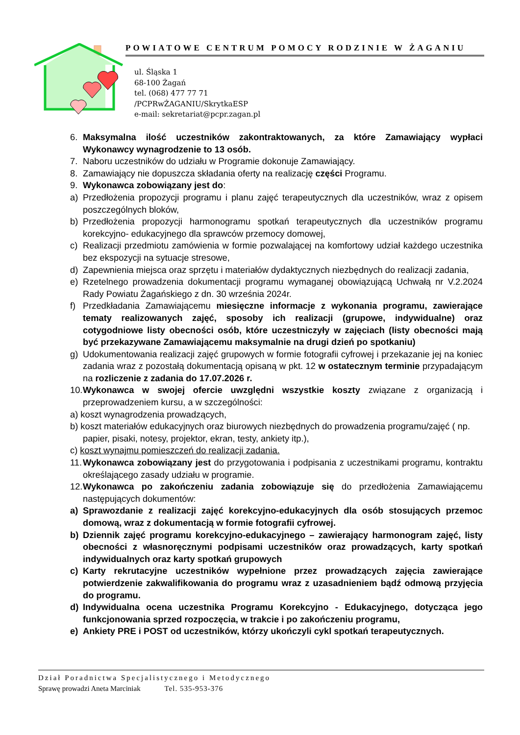POWIATOWE CENTRUM POMOCY RODZINIE W ŻAGANIU
ul. Śląska 1
68-100 Żagań
tel. (068) 477 77 71
/PCPRwŻAGANIU/SkrytkaESP
e-mail: sekretariat@pcpr.zagan.pl
6. Maksymalna ilość uczestników zakontraktowanych, za które Zamawiający wypłaci Wykonawcy wynagrodzenie to 13 osób.
7. Naboru uczestników do udziału w Programie dokonuje Zamawiający.
8. Zamawiający nie dopuszcza składania oferty na realizację części Programu.
9. Wykonawca zobowiązany jest do:
a) Przedłożenia propozycji programu i planu zajęć terapeutycznych dla uczestników, wraz z opisem poszczególnych bloków,
b) Przedłożenia propozycji harmonogramu spotkań terapeutycznych dla uczestników programu korekcyjno- edukacyjnego dla sprawców przemocy domowej,
c) Realizacji przedmiotu zamówienia w formie pozwalającej na komfortowy udział każdego uczestnika bez ekspozycji na sytuacje stresowe,
d) Zapewnienia miejsca oraz sprzętu i materiałów dydaktycznych niezbędnych do realizacji zadania,
e) Rzetelnego prowadzenia dokumentacji programu wymaganej obowiązującą Uchwałą nr V.2.2024 Rady Powiatu Żagańskiego z dn. 30 września 2024r.
f) Przedkładania Zamawiającemu miesięczne informacje z wykonania programu, zawierające tematy realizowanych zajęć, sposoby ich realizacji (grupowe, indywidualne) oraz cotygodniowe listy obecności osób, które uczestniczyły w zajęciach (listy obecności mają być przekazywane Zamawiającemu maksymalnie na drugi dzień po spotkaniu)
g) Udokumentowania realizacji zajęć grupowych w formie fotografii cyfrowej i przekazanie jej na koniec zadania wraz z pozostałą dokumentacją opisaną w pkt. 12 w ostatecznym terminie przypadającym na rozliczenie z zadania do 17.07.2026 r.
10. Wykonawca w swojej ofercie uwzględni wszystkie koszty związane z organizacją i przeprowadzeniem kursu, a w szczególności:
a) koszt wynagrodzenia prowadzących,
b) koszt materiałów edukacyjnych oraz biurowych niezbędnych do prowadzenia programu/zajęć ( np.
papier, pisaki, notesy, projektor, ekran, testy, ankiety itp.),
c) koszt wynajmu pomieszczeń do realizacji zadania.
11. Wykonawca zobowiązany jest do przygotowania i podpisania z uczestnikami programu, kontraktu określającego zasady udziału w programie.
12. Wykonawca po zakończeniu zadania zobowiązuje się do przedłożenia Zamawiającemu następujących dokumentów:
a) Sprawozdanie z realizacji zajęć korekcyjno-edukacyjnych dla osób stosujących przemoc domową, wraz z dokumentacją w formie fotografii cyfrowej.
b) Dziennik zajęć programu korekcyjno-edukacyjnego – zawierający harmonogram zajęć, listy obecności z własnoręcznymi podpisami uczestników oraz prowadzących, karty spotkań indywidualnych oraz karty spotkań grupowych
c) Karty rekrutacyjne uczestników wypełnione przez prowadzących zajęcia zawierające potwierdzenie zakwalifikowania do programu wraz z uzasadnieniem bądź odmową przyjęcia do programu.
d) Indywidualna ocena uczestnika Programu Korekcyjno - Edukacyjnego, dotycząca jego funkcjonowania sprzed rozpoczęcia, w trakcie i po zakończeniu programu,
e) Ankiety PRE i POST od uczestników, którzy ukończyli cykl spotkań terapeutycznych.
Dział Poradnictwa Specjalistycznego i Metodycznego
Sprawę prowadzi Aneta Marciniak Tel. 535-953-376